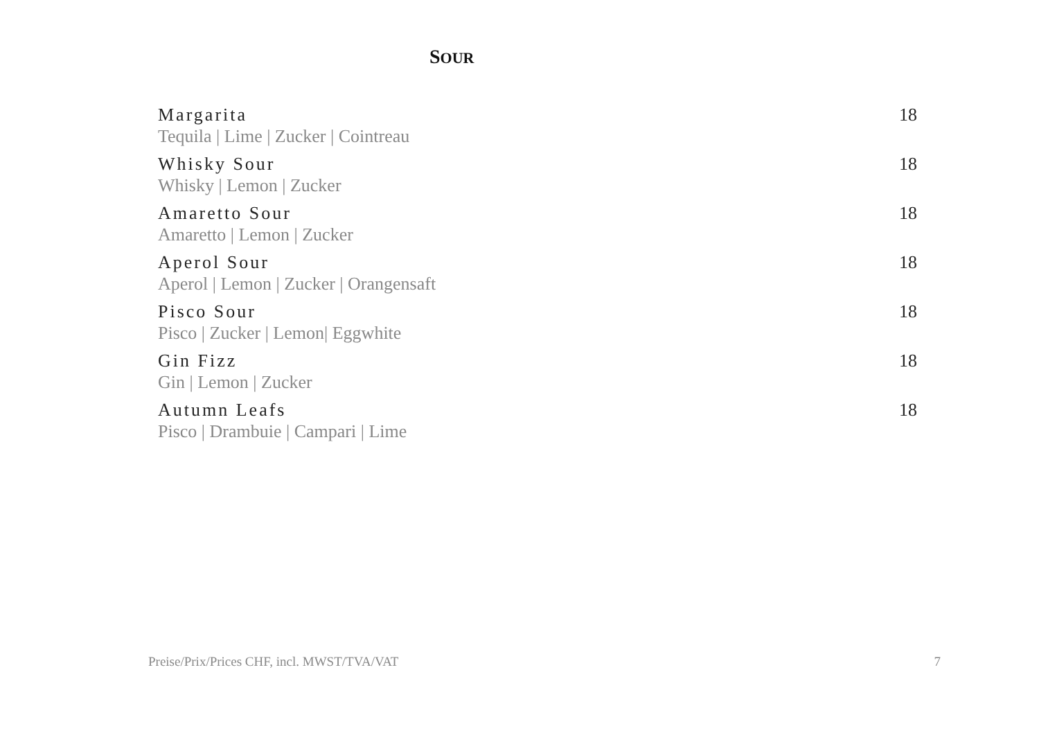SOUR
Margarita
Tequila | Lime | Zucker | Cointreau
18
Whisky Sour
Whisky | Lemon | Zucker
18
Amaretto Sour
Amaretto | Lemon | Zucker
18
Aperol Sour
Aperol | Lemon | Zucker | Orangensaft
18
Pisco Sour
Pisco | Zucker | Lemon| Eggwhite
18
Gin Fizz
Gin | Lemon | Zucker
18
Autumn Leafs
Pisco | Drambuie | Campari | Lime
18
Preise/Prix/Prices CHF, incl. MWST/TVA/VAT 7